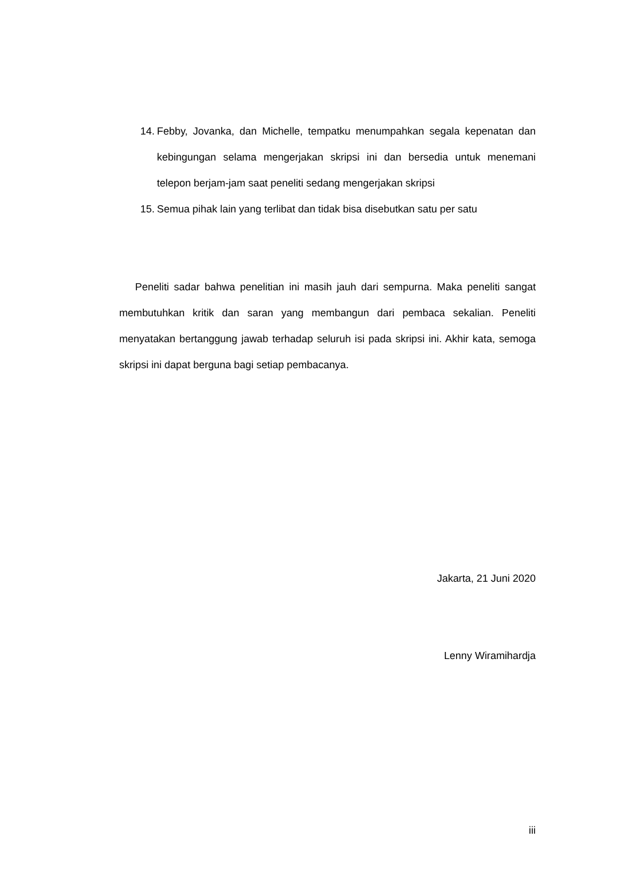14. Febby, Jovanka, dan Michelle, tempatku menumpahkan segala kepenatan dan kebingungan selama mengerjakan skripsi ini dan bersedia untuk menemani telepon berjam-jam saat peneliti sedang mengerjakan skripsi
15. Semua pihak lain yang terlibat dan tidak bisa disebutkan satu per satu
Peneliti sadar bahwa penelitian ini masih jauh dari sempurna. Maka peneliti sangat membutuhkan kritik dan saran yang membangun dari pembaca sekalian. Peneliti menyatakan bertanggung jawab terhadap seluruh isi pada skripsi ini. Akhir kata, semoga skripsi ini dapat berguna bagi setiap pembacanya.
Jakarta, 21 Juni 2020
Lenny Wiramihardja
iii